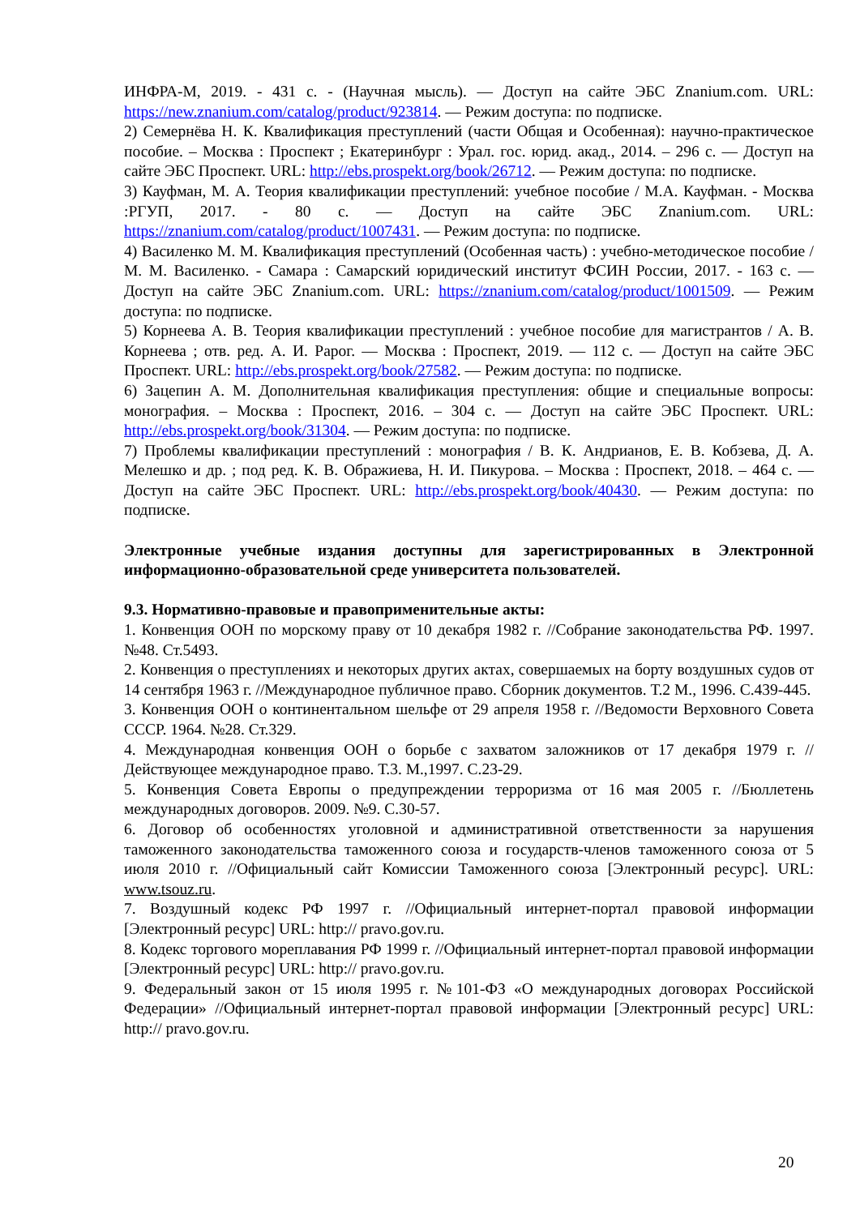ИНФРА-М, 2019. - 431 с. - (Научная мысль). — Доступ на сайте ЭБС Znanium.com. URL: https://new.znanium.com/catalog/product/923814. — Режим доступа: по подписке.
2) Семернёва Н. К. Квалификация преступлений (части Общая и Особенная): научно-практическое пособие. – Москва : Проспект ; Екатеринбург : Урал. гос. юрид. акад., 2014. – 296 с. — Доступ на сайте ЭБС Проспект. URL: http://ebs.prospekt.org/book/26712. — Режим доступа: по подписке.
3) Кауфман, М. А. Теория квалификации преступлений: учебное пособие / М.А. Кауфман. - Москва :РГУП, 2017. - 80 с. — Доступ на сайте ЭБС Znanium.com. URL: https://znanium.com/catalog/product/1007431. — Режим доступа: по подписке.
4) Василенко М. М. Квалификация преступлений (Особенная часть) : учебно-методическое пособие / М. М. Василенко. - Самара : Самарский юридический институт ФСИН России, 2017. - 163 с. — Доступ на сайте ЭБС Znanium.com. URL: https://znanium.com/catalog/product/1001509. — Режим доступа: по подписке.
5) Корнеева А. В. Теория квалификации преступлений : учебное пособие для магистрантов / А. В. Корнеева ; отв. ред. А. И. Рарог. — Москва : Проспект, 2019. — 112 с. — Доступ на сайте ЭБС Проспект. URL: http://ebs.prospekt.org/book/27582. — Режим доступа: по подписке.
6) Зацепин А. М. Дополнительная квалификация преступления: общие и специальные вопросы: монография. – Москва : Проспект, 2016. – 304 с. — Доступ на сайте ЭБС Проспект. URL: http://ebs.prospekt.org/book/31304. — Режим доступа: по подписке.
7) Проблемы квалификации преступлений : монография / В. К. Андрианов, Е. В. Кобзева, Д. А. Мелешко и др. ; под ред. К. В. Ображиева, Н. И. Пикурова. – Москва : Проспект, 2018. – 464 с. — Доступ на сайте ЭБС Проспект. URL: http://ebs.prospekt.org/book/40430. — Режим доступа: по подписке.
Электронные учебные издания доступны для зарегистрированных в Электронной информационно-образовательной среде университета пользователей.
9.3. Нормативно-правовые и правоприменительные акты:
1. Конвенция ООН по морскому праву от 10 декабря 1982 г. //Собрание законодательства РФ. 1997. №48. Ст.5493.
2. Конвенция о преступлениях и некоторых других актах, совершаемых на борту воздушных судов от 14 сентября 1963 г. //Международное публичное право. Сборник документов. Т.2 М., 1996. С.439-445.
3. Конвенция ООН о континентальном шельфе от 29 апреля 1958 г. //Ведомости Верховного Совета СССР. 1964. №28. Ст.329.
4. Международная конвенция ООН о борьбе с захватом заложников от 17 декабря 1979 г. //Действующее международное право. Т.3. М.,1997. С.23-29.
5. Конвенция Совета Европы о предупреждении терроризма от 16 мая 2005 г. //Бюллетень международных договоров. 2009. №9. С.30-57.
6. Договор об особенностях уголовной и административной ответственности за нарушения таможенного законодательства таможенного союза и государств-членов таможенного союза от 5 июля 2010 г. //Официальный сайт Комиссии Таможенного союза [Электронный ресурс]. URL: www.tsouz.ru.
7. Воздушный кодекс РФ 1997 г. //Официальный интернет-портал правовой информации [Электронный ресурс] URL: http:// pravo.gov.ru.
8. Кодекс торгового мореплавания РФ 1999 г. //Официальный интернет-портал правовой информации [Электронный ресурс] URL: http:// pravo.gov.ru.
9. Федеральный закон от 15 июля 1995 г. №101-ФЗ «О международных договорах Российской Федерации» //Официальный интернет-портал правовой информации [Электронный ресурс] URL: http:// pravo.gov.ru.
20